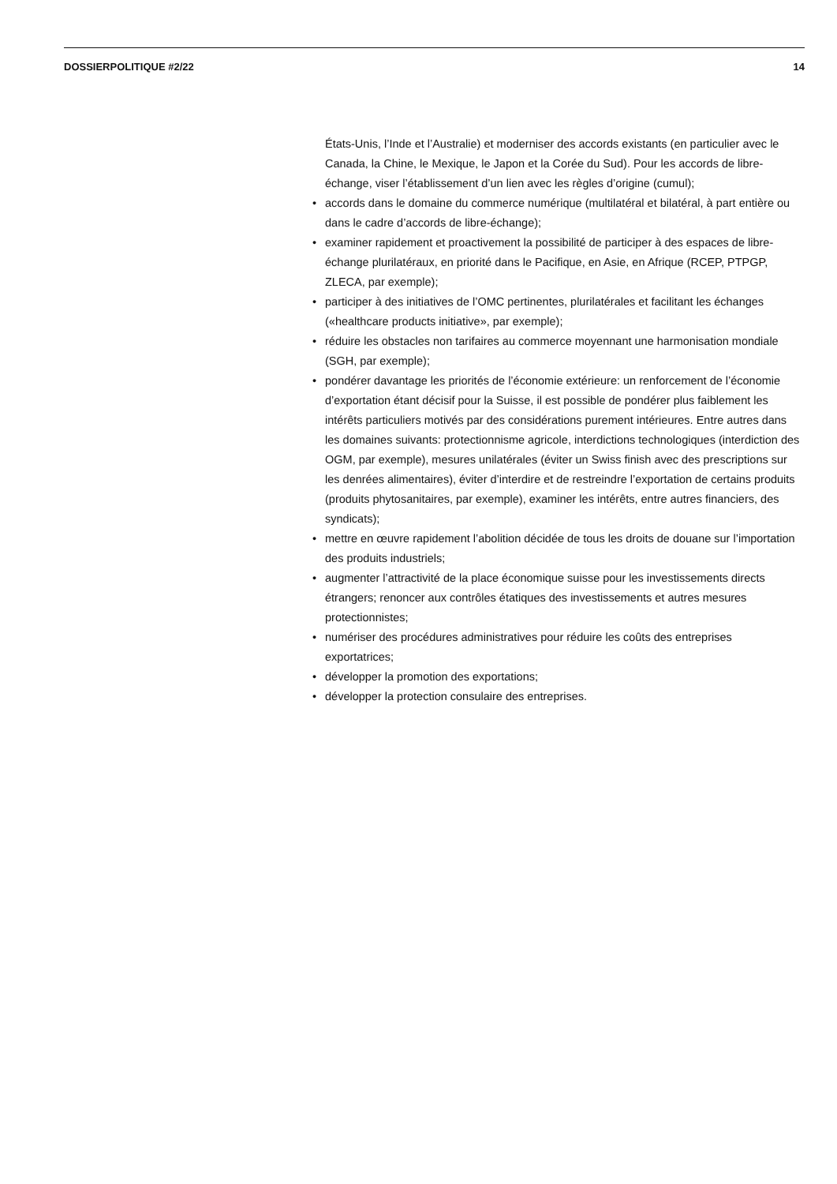DOSSIERPOLITIQUE #2/22 14
États-Unis, l’Inde et l’Australie) et moderniser des accords existants (en particulier avec le Canada, la Chine, le Mexique, le Japon et la Corée du Sud). Pour les accords de libre-échange, viser l’établissement d’un lien avec les règles d’origine (cumul);
• accords dans le domaine du commerce numérique (multilatéral et bilatéral, à part entière ou dans le cadre d’accords de libre-échange);
• examiner rapidement et proactivement la possibilité de participer à des espaces de libre-échange plurilatéraux, en priorité dans le Pacifique, en Asie, en Afrique (RCEP, PTPGP, ZLECA, par exemple);
• participer à des initiatives de l’OMC pertinentes, plurilatérales et facilitant les échanges («healthcare products initiative», par exemple);
• réduire les obstacles non tarifaires au commerce moyennant une harmonisation mondiale (SGH, par exemple);
• pondérer davantage les priorités de l’économie extérieure: un renforcement de l’économie d’exportation étant décisif pour la Suisse, il est possible de pondérer plus faiblement les intérêts particuliers motivés par des considérations purement intérieures. Entre autres dans les domaines suivants: protectionnisme agricole, interdictions technologiques (interdiction des OGM, par exemple), mesures unilatérales (éviter un Swiss finish avec des prescriptions sur les denrées alimentaires), éviter d’interdire et de restreindre l’exportation de certains produits (produits phytosanitaires, par exemple), examiner les intérêts, entre autres financiers, des syndicats);
• mettre en œuvre rapidement l’abolition décidée de tous les droits de douane sur l’importation des produits industriels;
• augmenter l’attractivité de la place économique suisse pour les investissements directs étrangers; renoncer aux contrôles étatiques des investissements et autres mesures protectionnistes;
• numériser des procédures administratives pour réduire les coûts des entreprises exportatrices;
• développer la promotion des exportations;
• développer la protection consulaire des entreprises.